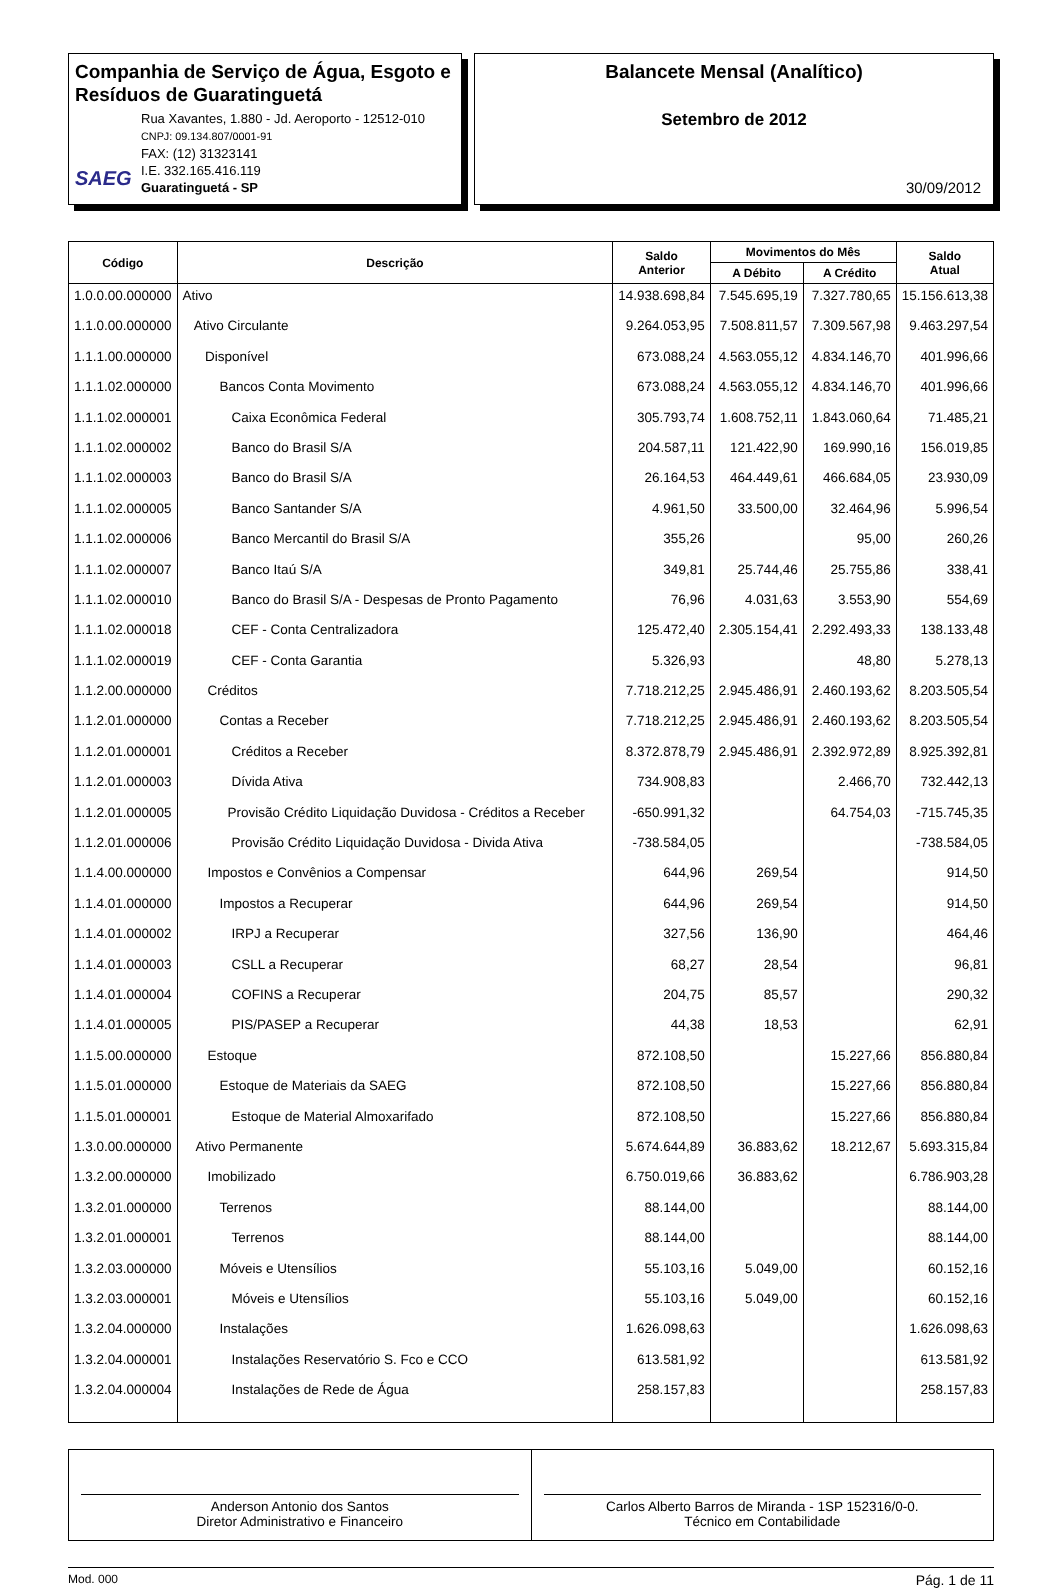Companhia de Serviço de Água, Esgoto e Resíduos de Guaratinguetá
SAEG
Rua Xavantes, 1.880 - Jd. Aeroporto - 12512-010
CNPJ: 09.134.807/0001-91
FAX: (12) 31323141
I.E. 332.165.416.119
Guaratinguetá - SP
Balancete Mensal (Analítico)
Setembro de 2012
30/09/2012
| Código | Descrição | Saldo Anterior | Movimentos do Mês | | Saldo Atual |
| --- | --- | --- | --- | --- | --- |
| | | | A Débito | A Crédito | |
| 1.0.0.00.000000 | Ativo | 14.938.698,84 | 7.545.695,19 | 7.327.780,65 | 15.156.613,38 |
| 1.1.0.00.000000 | Ativo Circulante | 9.264.053,95 | 7.508.811,57 | 7.309.567,98 | 9.463.297,54 |
| 1.1.1.00.000000 | Disponível | 673.088,24 | 4.563.055,12 | 4.834.146,70 | 401.996,66 |
| 1.1.1.02.000000 | Bancos Conta Movimento | 673.088,24 | 4.563.055,12 | 4.834.146,70 | 401.996,66 |
| 1.1.1.02.000001 | Caixa Econômica Federal | 305.793,74 | 1.608.752,11 | 1.843.060,64 | 71.485,21 |
| 1.1.1.02.000002 | Banco do Brasil S/A | 204.587,11 | 121.422,90 | 169.990,16 | 156.019,85 |
| 1.1.1.02.000003 | Banco do Brasil S/A | 26.164,53 | 464.449,61 | 466.684,05 | 23.930,09 |
| 1.1.1.02.000005 | Banco Santander S/A | 4.961,50 | 33.500,00 | 32.464,96 | 5.996,54 |
| 1.1.1.02.000006 | Banco Mercantil do Brasil S/A | 355,26 | | 95,00 | 260,26 |
| 1.1.1.02.000007 | Banco Itaú S/A | 349,81 | 25.744,46 | 25.755,86 | 338,41 |
| 1.1.1.02.000010 | Banco do Brasil S/A - Despesas de Pronto Pagamento | 76,96 | 4.031,63 | 3.553,90 | 554,69 |
| 1.1.1.02.000018 | CEF - Conta Centralizadora | 125.472,40 | 2.305.154,41 | 2.292.493,33 | 138.133,48 |
| 1.1.1.02.000019 | CEF - Conta Garantia | 5.326,93 | | 48,80 | 5.278,13 |
| 1.1.2.00.000000 | Créditos | 7.718.212,25 | 2.945.486,91 | 2.460.193,62 | 8.203.505,54 |
| 1.1.2.01.000000 | Contas a Receber | 7.718.212,25 | 2.945.486,91 | 2.460.193,62 | 8.203.505,54 |
| 1.1.2.01.000001 | Créditos a Receber | 8.372.878,79 | 2.945.486,91 | 2.392.972,89 | 8.925.392,81 |
| 1.1.2.01.000003 | Dívida Ativa | 734.908,83 | | 2.466,70 | 732.442,13 |
| 1.1.2.01.000005 | Provisão Crédito Liquidação Duvidosa - Créditos a Receber | -650.991,32 | | 64.754,03 | -715.745,35 |
| 1.1.2.01.000006 | Provisão Crédito Liquidação Duvidosa - Divida Ativa | -738.584,05 | | | -738.584,05 |
| 1.1.4.00.000000 | Impostos e Convênios a Compensar | 644,96 | 269,54 | | 914,50 |
| 1.1.4.01.000000 | Impostos a Recuperar | 644,96 | 269,54 | | 914,50 |
| 1.1.4.01.000002 | IRPJ a Recuperar | 327,56 | 136,90 | | 464,46 |
| 1.1.4.01.000003 | CSLL a Recuperar | 68,27 | 28,54 | | 96,81 |
| 1.1.4.01.000004 | COFINS a Recuperar | 204,75 | 85,57 | | 290,32 |
| 1.1.4.01.000005 | PIS/PASEP a Recuperar | 44,38 | 18,53 | | 62,91 |
| 1.1.5.00.000000 | Estoque | 872.108,50 | | 15.227,66 | 856.880,84 |
| 1.1.5.01.000000 | Estoque de Materiais da SAEG | 872.108,50 | | 15.227,66 | 856.880,84 |
| 1.1.5.01.000001 | Estoque de Material Almoxarifado | 872.108,50 | | 15.227,66 | 856.880,84 |
| 1.3.0.00.000000 | Ativo Permanente | 5.674.644,89 | 36.883,62 | 18.212,67 | 5.693.315,84 |
| 1.3.2.00.000000 | Imobilizado | 6.750.019,66 | 36.883,62 | | 6.786.903,28 |
| 1.3.2.01.000000 | Terrenos | 88.144,00 | | | 88.144,00 |
| 1.3.2.01.000001 | Terrenos | 88.144,00 | | | 88.144,00 |
| 1.3.2.03.000000 | Móveis e Utensílios | 55.103,16 | 5.049,00 | | 60.152,16 |
| 1.3.2.03.000001 | Móveis e Utensílios | 55.103,16 | 5.049,00 | | 60.152,16 |
| 1.3.2.04.000000 | Instalações | 1.626.098,63 | | | 1.626.098,63 |
| 1.3.2.04.000001 | Instalações Reservatório S. Fco e CCO | 613.581,92 | | | 613.581,92 |
| 1.3.2.04.000004 | Instalações de Rede de Água | 258.157,83 | | | 258.157,83 |
Anderson Antonio dos Santos
Diretor Administrativo e Financeiro
Carlos Alberto Barros de Miranda - 1SP 152316/0-0.
Técnico em Contabilidade
Mod. 000 Pág. 1 de 11